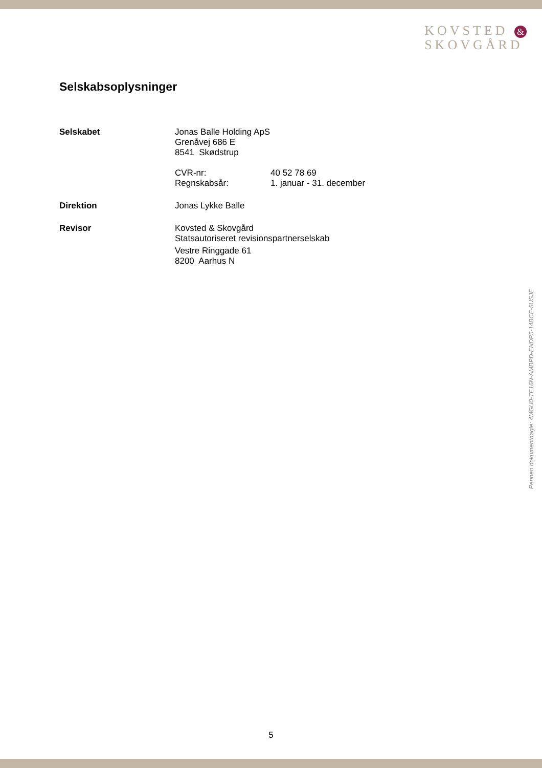KOVSTED &
SKOVGÅRD
Selskabsoplysninger
Selskabet Jonas Balle Holding ApS
Grenåvej 686 E
8541 Skødstrup
CVR-nr: 40 52 78 69
Regnskabsår: 1. januar - 31. december
Direktion Jonas Lykke Balle
Revisor Kovsted & Skovgård
Statsautoriseret revisionspartnerselskab
Vestre Ringgade 61
8200 Aarhus N
Penneo dokumentnøgle: 4MGU0-TE16N-AMBPD-ENDP5-14BCE-5USJE
5